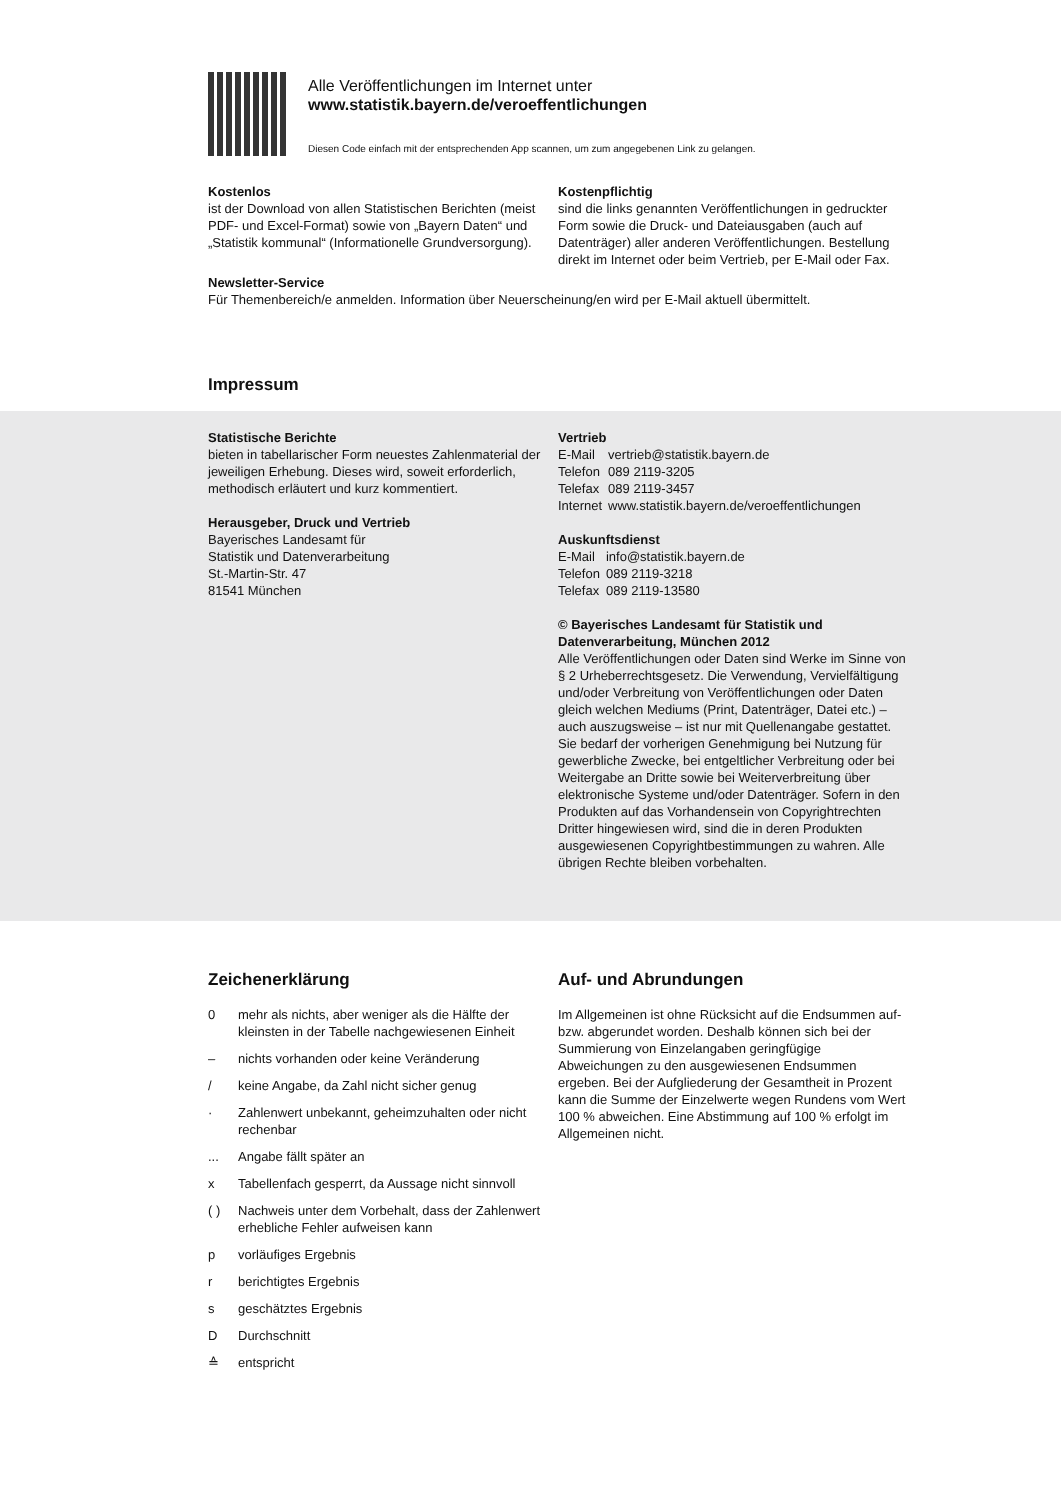Alle Veröffentlichungen im Internet unter
www.statistik.bayern.de/veroeffentlichungen
Diesen Code einfach mit der entsprechenden App scannen, um zum angegebenen Link zu gelangen.
Kostenlos
ist der Download von allen Statistischen Berichten (meist PDF- und Excel-Format) sowie von „Bayern Daten“ und „Statistik kommunal“ (Informationelle Grundversorgung).
Kostenpflichtig
sind die links genannten Veröffentlichungen in gedruckter Form sowie die Druck- und Datei­ausgaben (auch auf Datenträger) aller anderen Veröffentlichungen. Bestellung direkt im Internet oder beim Vertrieb, per E-Mail oder Fax.
Newsletter-Service
Für Themenbereich/e anmelden. Information über Neuerscheinung/en wird per E-Mail aktuell übermittelt.
Impressum
Statistische Berichte
bieten in tabellarischer Form neuestes Zahlen­material der jeweiligen Erhebung. Dieses wird, soweit erforderlich, methodisch erläutert und kurz kommentiert.
Herausgeber, Druck und Vertrieb
Bayerisches Landesamt für
Statistik und Datenverarbeitung
St.-Martin-Str. 47
81541 München
Vertrieb
| E-Mail | vertrieb@statistik.bayern.de |
| Telefon | 089 2119-3205 |
| Telefax | 089 2119-3457 |
| Internet | www.statistik.bayern.de/veroeffentlichungen |
Auskunftsdienst
| E-Mail | info@statistik.bayern.de |
| Telefon | 089 2119-3218 |
| Telefax | 089 2119-13580 |
© Bayerisches Landesamt für Statistik und Datenverarbeitung, München 2012
Alle Veröffentlichungen oder Daten sind Werke im Sinne von § 2 Urheberrechtsgesetz. Die Verwen­dung, Vervielfältigung und/oder Verbreitung von Ver­öffentlichungen oder Daten gleich welchen Mediums (Print, Datenträger, Datei etc.) – auch auszugsweise – ist nur mit Quellenangabe gestattet. Sie bedarf der vorherigen Genehmigung bei Nutzung für gewerbli­che Zwecke, bei entgeltlicher Verbreitung oder bei Weitergabe an Dritte sowie bei Weiterverbreitung über elektronische Systeme und/oder Datenträger. Sofern in den Produkten auf das Vorhandensein von Copyrightrechten Dritter hingewiesen wird, sind die in deren Produkten ausgewiesenen Copyright­bestimmungen zu wahren. Alle übrigen Rechte bleiben vorbehalten.
Zeichenerklärung
| 0 | mehr als nichts, aber weniger als die Hälfte der kleinsten in der Tabelle nachgewiesenen Einheit |
| – | nichts vorhanden oder keine Veränderung |
| / | keine Angabe, da Zahl nicht sicher genug |
| · | Zahlenwert unbekannt, geheimzuhalten oder nicht rechenbar |
| ... | Angabe fällt später an |
| x | Tabellenfach gesperrt, da Aussage nicht sinnvoll |
| ( ) | Nachweis unter dem Vorbehalt, dass der Zahlenwert erhebliche Fehler aufweisen kann |
| p | vorläufiges Ergebnis |
| r | berichtigtes Ergebnis |
| s | geschätztes Ergebnis |
| D | Durchschnitt |
| ≙ | entspricht |
Auf- und Abrundungen
Im Allgemeinen ist ohne Rücksicht auf die End­summen auf- bzw. abgerundet worden. Deshalb können sich bei der Summierung von Einzelangaben geringfügige Abweichungen zu den ausgewiesenen Endsummen ergeben. Bei der Aufgliederung der Gesamtheit in Prozent kann die Summe der Einzel­werte wegen Rundens vom Wert 100 % abweichen. Eine Abstimmung auf 100 % erfolgt im Allgemeinen nicht.